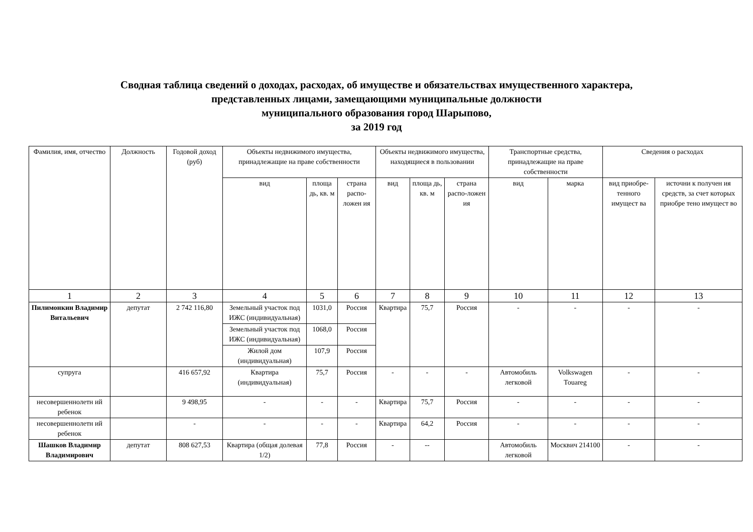Сводная таблица сведений о доходах, расходах, об имуществе и обязательствах имущественного характера,
представленных лицами, замещающими муниципальные должности
муниципального образования город Шарыпово,
за 2019 год
| Фамилия, имя, отчество | Должность | Годовой доход (руб) | Объекты недвижимого имущества, принадлежащие на праве собственности | | | Объекты недвижимого имущества, находящиеся в пользовании | | | Транспортные средства, принадлежащие на праве собственности | | Сведения о расходах | |
| --- | --- | --- | --- | --- | --- | --- | --- | --- | --- | --- | --- | --- |
| | | | вид | площа дь, кв. м | страна распо-ложен ия | вид | площа дь, кв. м | страна распо-ложен ия | вид | марка | вид приобре-тенного имущест ва | источни к получен ия средств, за счет которых приобре тено имущест во |
| 1 | 2 | 3 | 4 | 5 | 6 | 7 | 8 | 9 | 10 | 11 | 12 | 13 |
| Пилимонкин Владимир Витальевич | депутат | 2 742 116,80 | Земельный участок под ИЖС (индивидуальная) | 1031,0 | Россия | Квартира | 75,7 | Россия | - | - | - | - |
| | | | Земельный участок под ИЖС (индивидуальная) | 1068,0 | Россия | | | | | | | |
| | | | Жилой дом (индивидуальная) | 107,9 | Россия | | | | | | | |
| супруга | | 416 657,92 | Квартира (индивидуальная) | 75,7 | Россия | - | - | - | Автомобиль легковой | Volkswagen Touareg | - | - |
| несовершеннолетн ий ребенок | | 9 498,95 | - | - | - | Квартира | 75,7 | Россия | - | - | - | - |
| несовершеннолетн ий ребенок | | - | - | - | - | Квартира | 64,2 | Россия | - | - | - | - |
| Шашков Владимир Владимирович | депутат | 808 627,53 | Квартира (общая долевая 1/2) | 77,8 | Россия | - | -- | | Автомобиль легковой | Москвич 214100 | - | - |